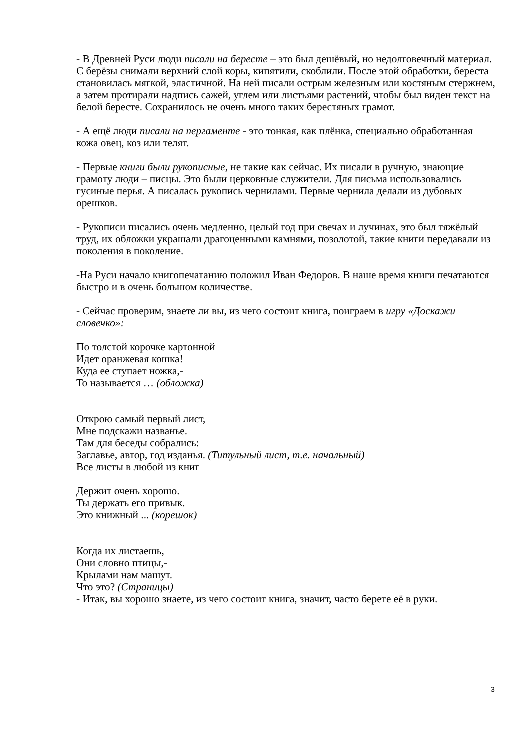- В Древней Руси люди писали на бересте – это был дешёвый, но недолговечный материал. С берёзы снимали верхний слой коры, кипятили, скоблили. После этой обработки, береста становилась мягкой, эластичной. На ней писали острым железным или костяным стержнем, а затем протирали надпись сажей, углем или листьями растений, чтобы был виден текст на белой бересте. Сохранилось не очень много таких берестяных грамот.
- А ещё люди писали на пергаменте - это тонкая, как плёнка, специально обработанная кожа овец, коз или телят.
- Первые книги были рукописные, не такие как сейчас. Их писали в ручную, знающие грамоту люди – писцы. Это были церковные служители. Для письма использовались гусиные перья. А писалась рукопись чернилами. Первые чернила делали из дубовых орешков.
- Рукописи писались очень медленно, целый год при свечах и лучинах, это был тяжёлый труд, их обложки украшали драгоценными камнями, позолотой, такие книги передавали из поколения в поколение.
-На Руси начало книгопечатанию положил Иван Федоров. В наше время книги печатаются быстро и в очень большом количестве.
- Сейчас проверим, знаете ли вы, из чего состоит книга, поиграем в игру «Доскажи словечко»:
По толстой корочке картонной
Идет оранжевая кошка!
Куда ее ступает ножка,-
То называется … (обложка)
Открою самый первый лист,
Мне подскажи названье.
Там для беседы собрались:
Заглавье, автор, год изданья. (Титульный лист, т.е. начальный)
Все листы в любой из книг
Держит очень хорошо.
Ты держать его привык.
Это книжный ... (корешок)
Когда их листаешь,
Они словно птицы,-
Крылами нам машут.
Что это? (Страницы)
- Итак, вы хорошо знаете, из чего состоит книга, значит, часто берете её в руки.
3